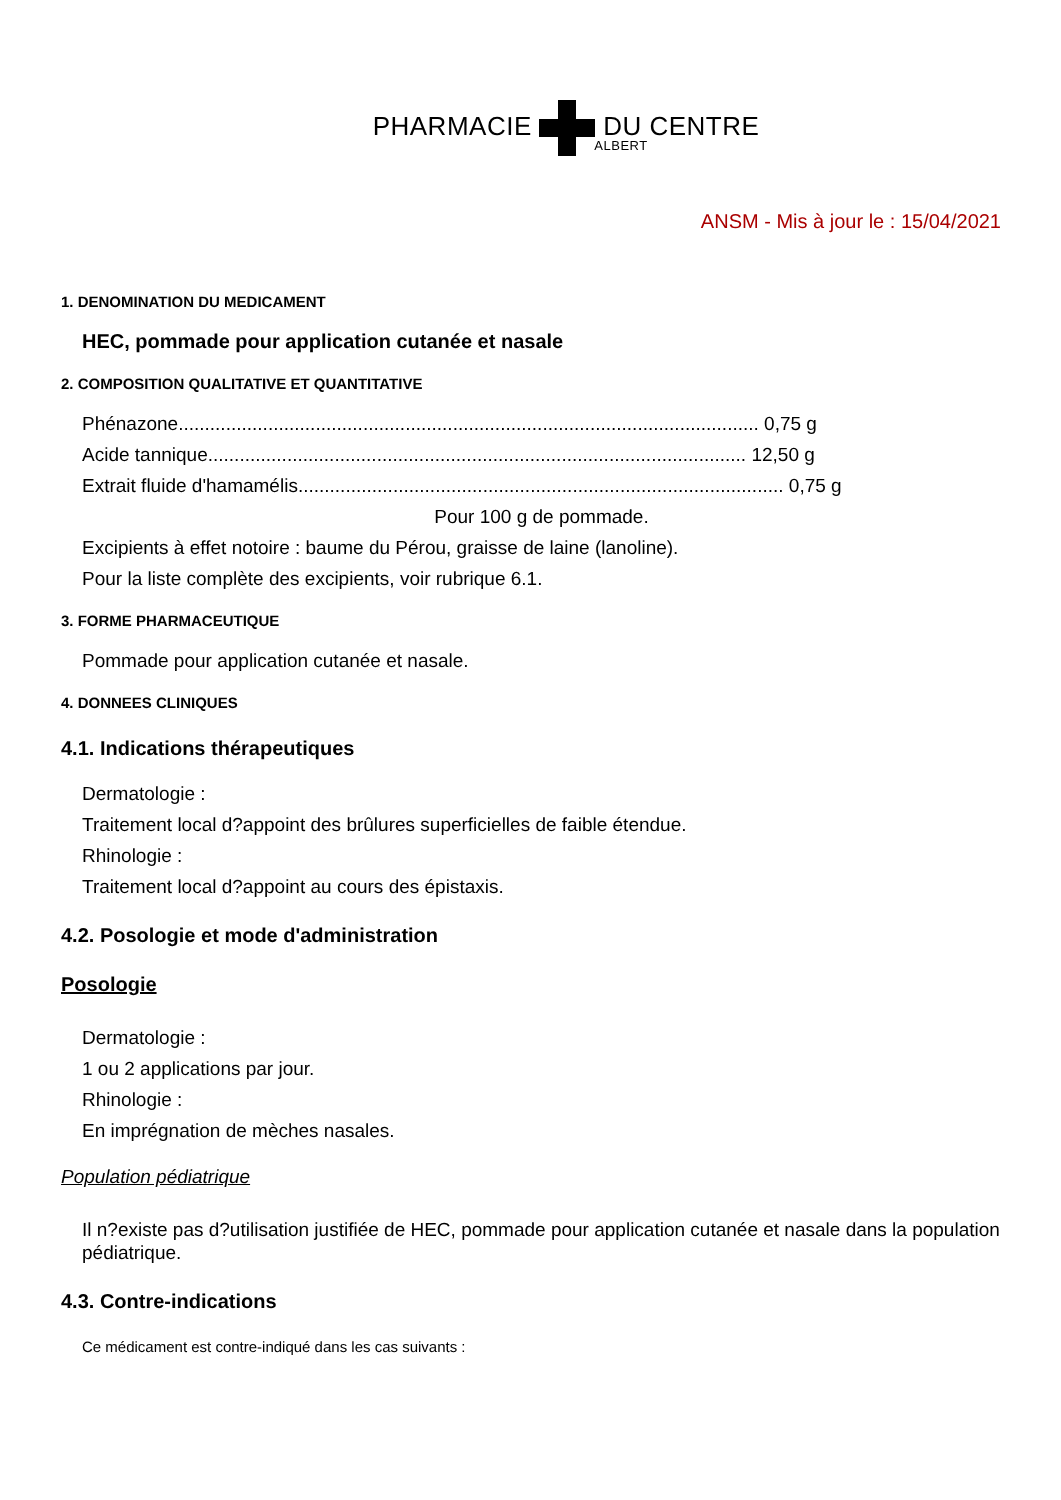PHARMACIE DU CENTRE
ALBERT
ANSM - Mis à jour le : 15/04/2021
1. DENOMINATION DU MEDICAMENT
HEC, pommade pour application cutanée et nasale
2. COMPOSITION QUALITATIVE ET QUANTITATIVE
Phénazone.............................................................................................................. 0,75 g
Acide tannique...................................................................................................... 12,50 g
Extrait fluide d'hamamélis............................................................................................ 0,75 g
Pour 100 g de pommade.
Excipients à effet notoire : baume du Pérou, graisse de laine (lanoline).
Pour la liste complète des excipients, voir rubrique 6.1.
3. FORME PHARMACEUTIQUE
Pommade pour application cutanée et nasale.
4. DONNEES CLINIQUES
4.1. Indications thérapeutiques
Dermatologie :
Traitement local d?appoint des brûlures superficielles de faible étendue.
Rhinologie :
Traitement local d?appoint au cours des épistaxis.
4.2. Posologie et mode d'administration
Posologie
Dermatologie :
1 ou 2 applications par jour.
Rhinologie :
En imprégnation de mèches nasales.
Population pédiatrique
Il n?existe pas d?utilisation justifiée de HEC, pommade pour application cutanée et nasale dans la population pédiatrique.
4.3. Contre-indications
Ce médicament est contre-indiqué dans les cas suivants :